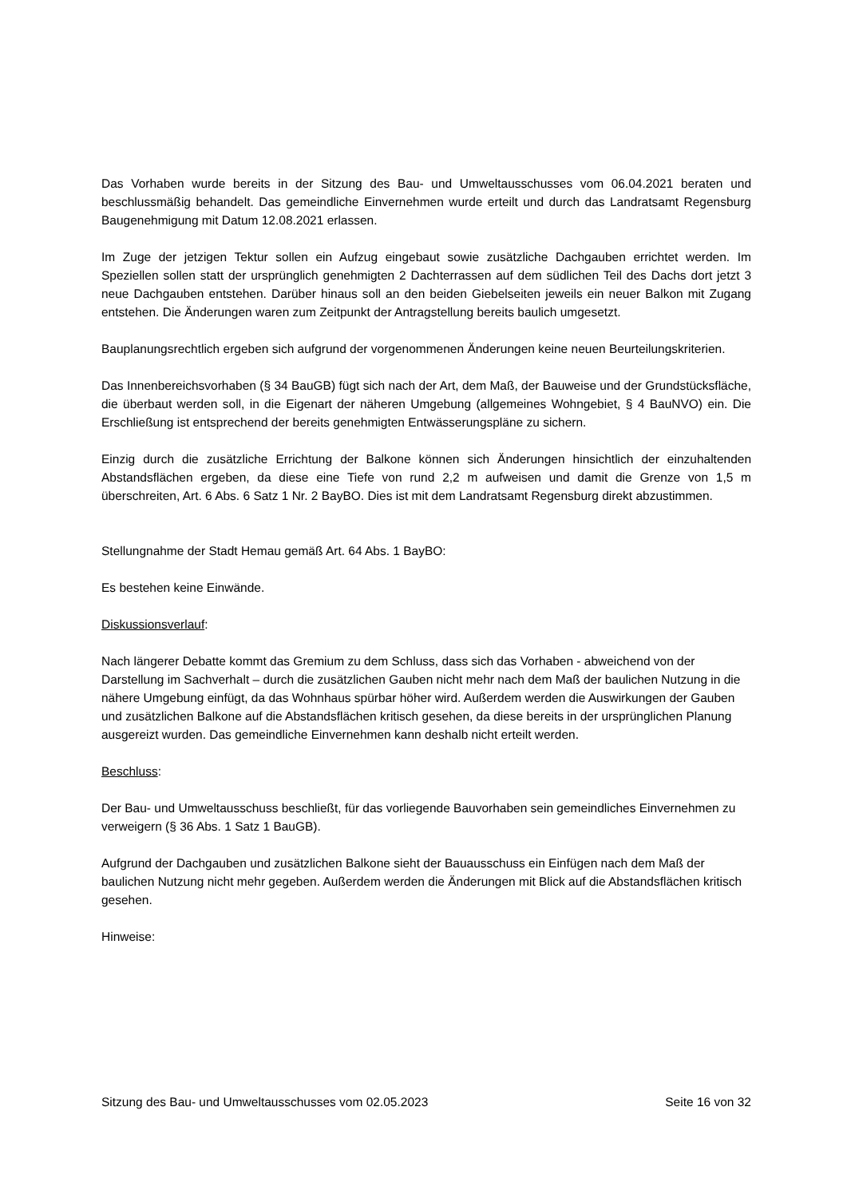Das Vorhaben wurde bereits in der Sitzung des Bau- und Umweltausschusses vom 06.04.2021 beraten und beschlussmäßig behandelt. Das gemeindliche Einvernehmen wurde erteilt und durch das Landratsamt Regensburg Baugenehmigung mit Datum 12.08.2021 erlassen.
Im Zuge der jetzigen Tektur sollen ein Aufzug eingebaut sowie zusätzliche Dachgauben errichtet werden. Im Speziellen sollen statt der ursprünglich genehmigten 2 Dachterrassen auf dem südlichen Teil des Dachs dort jetzt 3 neue Dachgauben entstehen. Darüber hinaus soll an den beiden Giebelseiten jeweils ein neuer Balkon mit Zugang entstehen. Die Änderungen waren zum Zeitpunkt der Antragstellung bereits baulich umgesetzt.
Bauplanungsrechtlich ergeben sich aufgrund der vorgenommenen Änderungen keine neuen Beurteilungskriterien.
Das Innenbereichsvorhaben (§ 34 BauGB) fügt sich nach der Art, dem Maß, der Bauweise und der Grundstücksfläche, die überbaut werden soll, in die Eigenart der näheren Umgebung (allgemeines Wohngebiet, § 4 BauNVO) ein. Die Erschließung ist entsprechend der bereits genehmigten Entwässerungspläne zu sichern.
Einzig durch die zusätzliche Errichtung der Balkone können sich Änderungen hinsichtlich der einzuhaltenden Abstandsflächen ergeben, da diese eine Tiefe von rund 2,2 m aufweisen und damit die Grenze von 1,5 m überschreiten, Art. 6 Abs. 6 Satz 1 Nr. 2 BayBO. Dies ist mit dem Landratsamt Regensburg direkt abzustimmen.
Stellungnahme der Stadt Hemau gemäß Art. 64 Abs. 1 BayBO:
Es bestehen keine Einwände.
Diskussionsverlauf:
Nach längerer Debatte kommt das Gremium zu dem Schluss, dass sich das Vorhaben - abweichend von der Darstellung im Sachverhalt – durch die zusätzlichen Gauben nicht mehr nach dem Maß der baulichen Nutzung in die nähere Umgebung einfügt, da das Wohnhaus spürbar höher wird. Außerdem werden die Auswirkungen der Gauben und zusätzlichen Balkone auf die Abstandsflächen kritisch gesehen, da diese bereits in der ursprünglichen Planung ausgereizt wurden. Das gemeindliche Einvernehmen kann deshalb nicht erteilt werden.
Beschluss:
Der Bau- und Umweltausschuss beschließt, für das vorliegende Bauvorhaben sein gemeindliches Einvernehmen zu verweigern (§ 36 Abs. 1 Satz 1 BauGB).
Aufgrund der Dachgauben und zusätzlichen Balkone sieht der Bauausschuss ein Einfügen nach dem Maß der baulichen Nutzung nicht mehr gegeben. Außerdem werden die Änderungen mit Blick auf die Abstandsflächen kritisch gesehen.
Hinweise:
Sitzung des Bau- und Umweltausschusses vom 02.05.2023 Seite 16 von 32